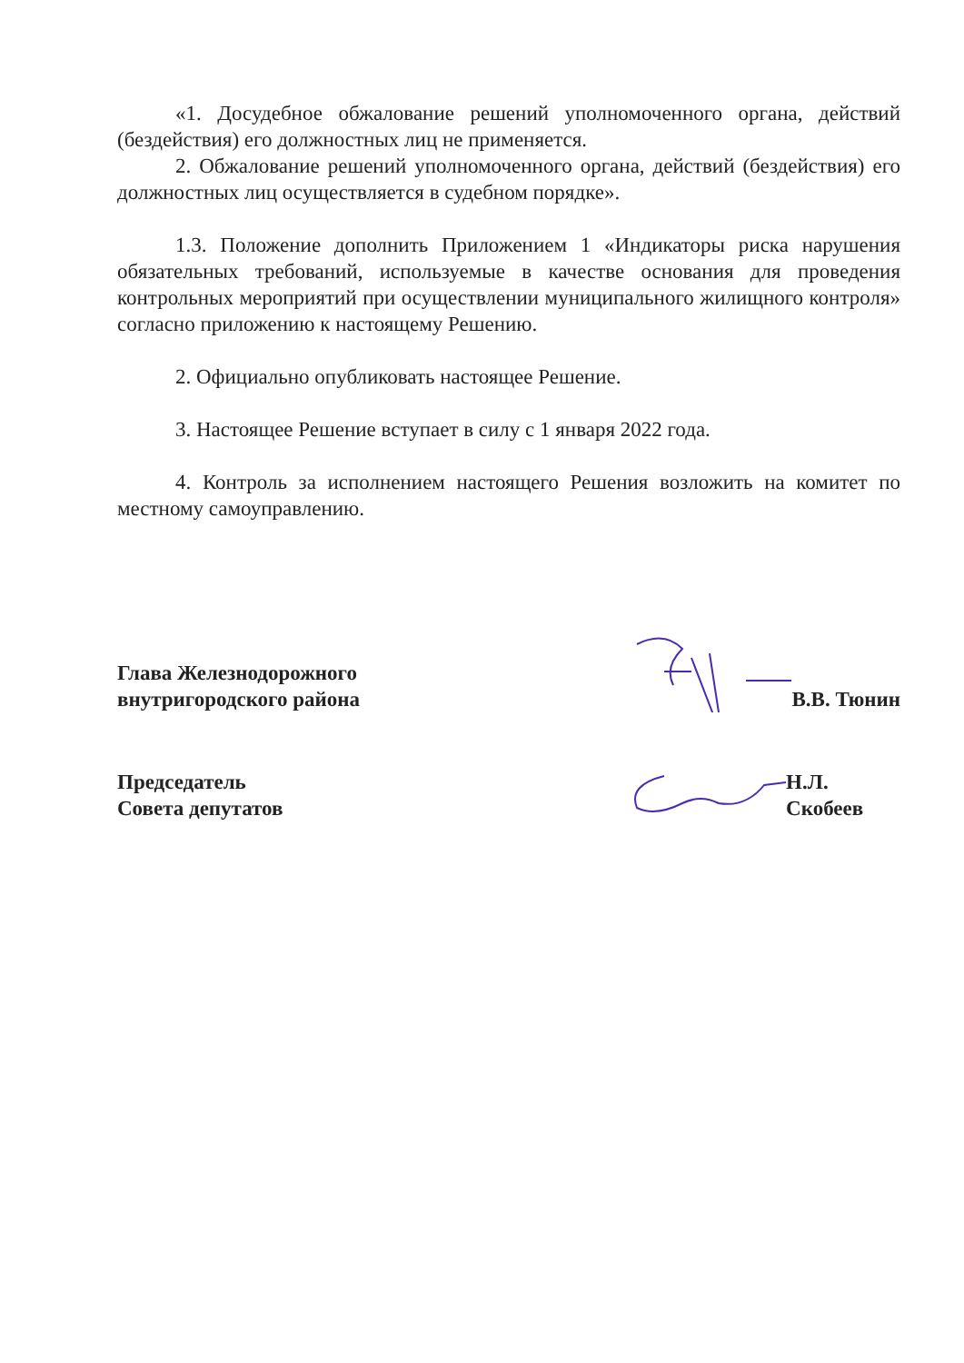«1. Досудебное обжалование решений уполномоченного органа, действий (бездействия) его должностных лиц не применяется.
2. Обжалование решений уполномоченного органа, действий (бездействия) его должностных лиц осуществляется в судебном порядке».
1.3. Положение дополнить Приложением 1 «Индикаторы риска нарушения обязательных требований, используемые в качестве основания для проведения контрольных мероприятий при осуществлении муниципального жилищного контроля» согласно приложению к настоящему Решению.
2. Официально опубликовать настоящее Решение.
3. Настоящее Решение вступает в силу с 1 января 2022 года.
4. Контроль за исполнением настоящего Решения возложить на комитет по местному самоуправлению.
Глава Железнодорожного
внутригородского района
В.В. Тюнин
Председатель
Совета депутатов
Н.Л. Скобеев